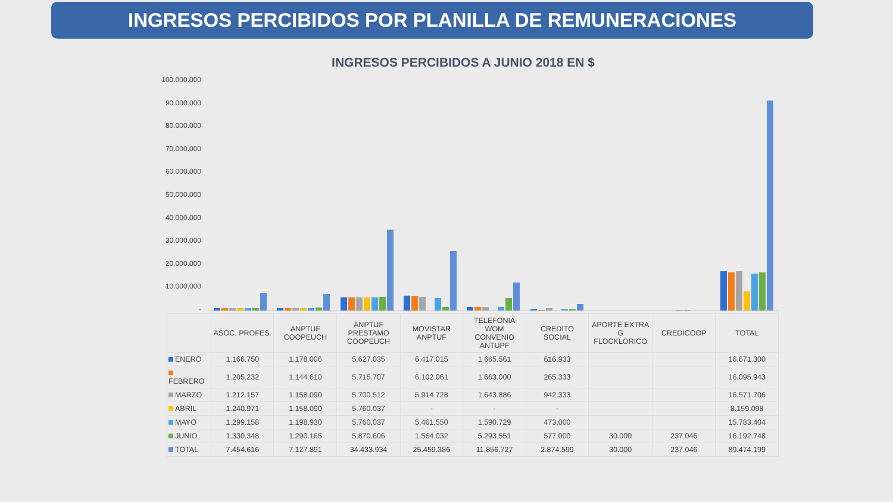INGRESOS PERCIBIDOS POR PLANILLA DE REMUNERACIONES
INGRESOS PERCIBIDOS A JUNIO 2018 EN $
100.000.000
90.000.000
80.000.000
70.000.000
60.000.000
50.000.000
40.000.000
30.000.000
20.000.000
10.000.000
-
| | ASOC. PROFES. | ANPTUF COOPEUCH | ANPTUF PRESTAMO COOPEUCH | MOVISTAR ANPTUF | TELEFONIA WOM CONVENIO ANTUPF | CREDITO SOCIAL | APORTE EXTRA G FLOCKLORICO | CREDICOOP | TOTAL |
| --- | --- | --- | --- | --- | --- | --- | --- | --- | --- |
| ENERO | 1.166.750 | 1.178.006 | 5.627.035 | 6.417.015 | 1.665.561 | 616.933 | | | 16.671.300 |
| FEBRERO | 1.205.232 | 1.144.610 | 5.715.707 | 6.102.061 | 1.663.000 | 265.333 | | | 16.095.943 |
| MARZO | 1.212.157 | 1.158.090 | 5.700.512 | 5.914.728 | 1.643.886 | 942.333 | | | 16.571.706 |
| ABRIL | 1.240.971 | 1.158.090 | 5.760.037 | - | - | - | | | 8.159.098 |
| MAYO | 1.299.158 | 1.198.930 | 5.760.037 | 5.461.550 | 1.590.729 | 473.000 | | | 15.783.404 |
| JUNIO | 1.330.348 | 1.290.165 | 5.870.606 | 1.564.032 | 5.293.551 | 577.000 | 30.000 | 237.046 | 16.192.748 |
| TOTAL | 7.454.616 | 7.127.891 | 34.433.934 | 25.459.386 | 11.856.727 | 2.874.599 | 30.000 | 237.046 | 89.474.199 |